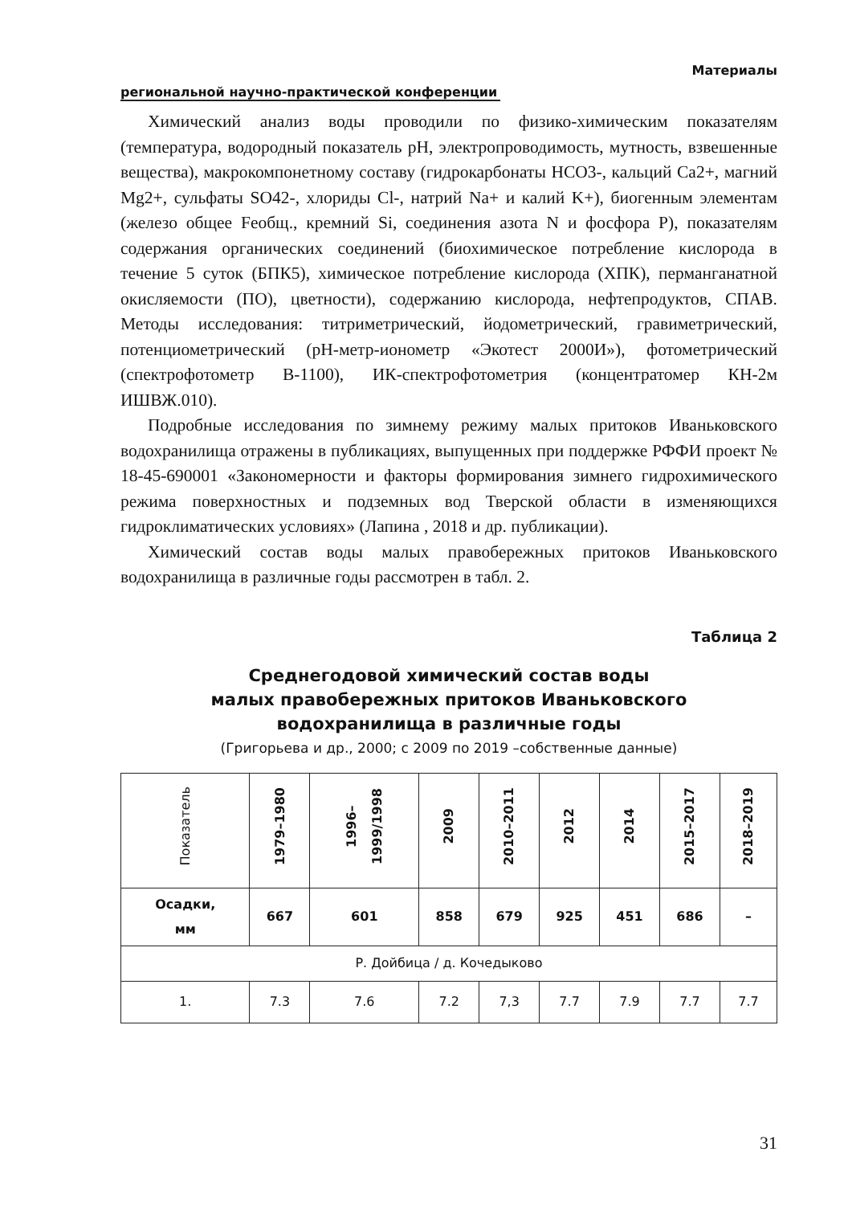Материалы
региональной научно-практической конференции
Химический анализ воды проводили по физико-химическим показателям (температура, водородный показатель pH, электропроводимость, мутность, взвешенные вещества), макрокомпонетному составу (гидрокарбонаты HCO3-, кальций Ca2+, магний Mg2+, сульфаты SO42-, хлориды Cl-, натрий Na+ и калий K+), биогенным элементам (железо общее Feобщ., кремний Si, соединения азота N и фосфора P), показателям содержания органических соединений (биохимическое потребление кислорода в течение 5 суток (БПК5), химическое потребление кислорода (ХПК), перманганатной окисляемости (ПО), цветности), содержанию кислорода, нефтепродуктов, СПАВ. Методы исследования: титриметрический, йодометрический, гравиметрический, потенциометрический (pH-метр-ионометр «Экотест 2000И»), фотометрический (спектрофотометр В-1100), ИК-спектрофотометрия (концентратомер КН-2м ИШВЖ.010).
Подробные исследования по зимнему режиму малых притоков Иваньковского водохранилища отражены в публикациях, выпущенных при поддержке РФФИ проект № 18-45-690001 «Закономерности и факторы формирования зимнего гидрохимического режима поверхностных и подземных вод Тверской области в изменяющихся гидроклиматических условиях» (Лапина , 2018 и др. публикации).
Химический состав воды малых правобережных притоков Иваньковского водохранилища в различные годы рассмотрен в табл. 2.
Таблица 2
Среднегодовой химический состав воды
малых правобережных притоков Иваньковского
водохранилища в различные годы
(Григорьева и др., 2000; с 2009 по 2019 –собственные данные)
| Показатель | 1979–1980 | 1996– 1999/1998 | 2009 | 2010–2011 | 2012 | 2014 | 2015–2017 | 2018–2019 |
| --- | --- | --- | --- | --- | --- | --- | --- | --- |
| Осадки, мм | 667 | 601 | 858 | 679 | 925 | 451 | 686 | – |
| Р. Дойбица / д. Кочедыково | | | | | | | | |
| 1. | 7.3 | 7.6 | 7.2 | 7,3 | 7.7 | 7.9 | 7.7 | 7.7 |
31